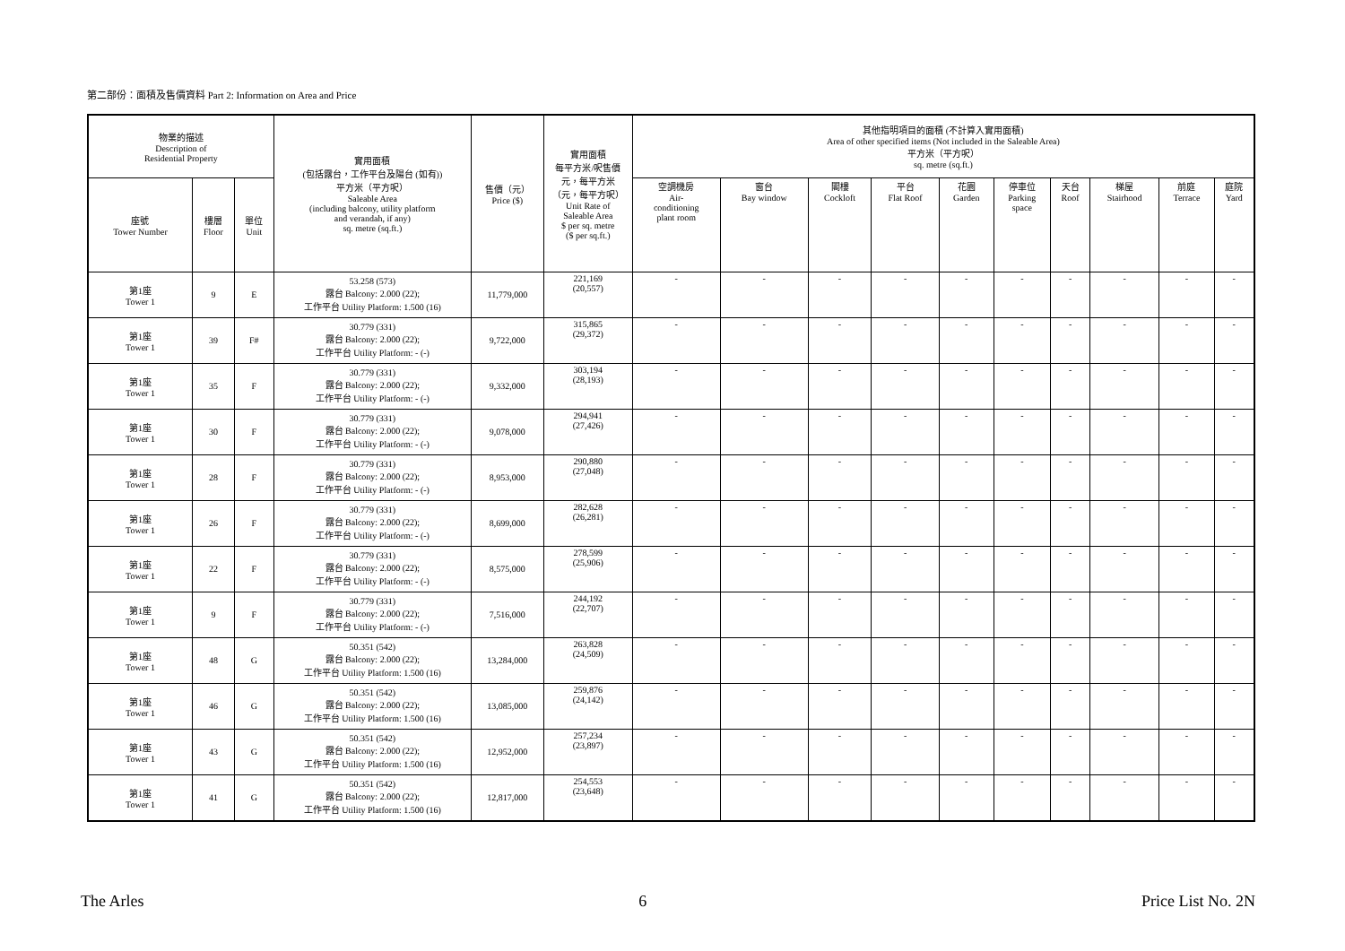第二部份：面積及售價資料 Part 2: Information on Area and Price
| 物業的描述 Description of Residential Property | | | 實用面積 (包括露台，工作平台及陽台 (如有)) 平方米（平方呎） Saleable Area (including balcony, utility platform and verandah, if any) sq. metre (sq.ft.) | 售價（元） Price ($) | 實用面積 每平方米/呎售價 元，每平方米 （元，每平方呎） Unit Rate of Saleable Area $ per sq. metre ($ per sq.ft.) | 其他指明項目的面積 (不計算入實用面積) Area of other specified items (Not included in the Saleable Area) 平方米（平方呎） sq. metre (sq.ft.) | | | | | | | | | |
| --- | --- | --- | --- | --- | --- | --- | --- | --- | --- | --- | --- | --- | --- | --- | --- |
| 座號 Tower Number | 樓層 Floor | 單位 Unit | | | | 空調機房 Air- conditioning plant room | 窗台 Bay window | 閣樓 Cockloft | 平台 Flat Roof | 花園 Garden | 停車位 Parking space | 天台 Roof | 梯屋 Stairhood | 前庭 Terrace | 庭院 Yard |
| 第1座 Tower 1 | 9 | E | 53.258 (573) 露台 Balcony: 2.000 (22); 工作平台 Utility Platform: 1.500 (16) | 11,779,000 | 221,169 (20,557) | - | - | - | - | - | - | - | - | - | - |
| 第1座 Tower 1 | 39 | F# | 30.779 (331) 露台 Balcony: 2.000 (22); 工作平台 Utility Platform: - (-) | 9,722,000 | 315,865 (29,372) | - | - | - | - | - | - | - | - | - | - |
| 第1座 Tower 1 | 35 | F | 30.779 (331) 露台 Balcony: 2.000 (22); 工作平台 Utility Platform: - (-) | 9,332,000 | 303,194 (28,193) | - | - | - | - | - | - | - | - | - | - |
| 第1座 Tower 1 | 30 | F | 30.779 (331) 露台 Balcony: 2.000 (22); 工作平台 Utility Platform: - (-) | 9,078,000 | 294,941 (27,426) | - | - | - | - | - | - | - | - | - | - |
| 第1座 Tower 1 | 28 | F | 30.779 (331) 露台 Balcony: 2.000 (22); 工作平台 Utility Platform: - (-) | 8,953,000 | 290,880 (27,048) | - | - | - | - | - | - | - | - | - | - |
| 第1座 Tower 1 | 26 | F | 30.779 (331) 露台 Balcony: 2.000 (22); 工作平台 Utility Platform: - (-) | 8,699,000 | 282,628 (26,281) | - | - | - | - | - | - | - | - | - | - |
| 第1座 Tower 1 | 22 | F | 30.779 (331) 露台 Balcony: 2.000 (22); 工作平台 Utility Platform: - (-) | 8,575,000 | 278,599 (25,906) | - | - | - | - | - | - | - | - | - | - |
| 第1座 Tower 1 | 9 | F | 30.779 (331) 露台 Balcony: 2.000 (22); 工作平台 Utility Platform: - (-) | 7,516,000 | 244,192 (22,707) | - | - | - | - | - | - | - | - | - | - |
| 第1座 Tower 1 | 48 | G | 50.351 (542) 露台 Balcony: 2.000 (22); 工作平台 Utility Platform: 1.500 (16) | 13,284,000 | 263,828 (24,509) | - | - | - | - | - | - | - | - | - | - |
| 第1座 Tower 1 | 46 | G | 50.351 (542) 露台 Balcony: 2.000 (22); 工作平台 Utility Platform: 1.500 (16) | 13,085,000 | 259,876 (24,142) | - | - | - | - | - | - | - | - | - | - |
| 第1座 Tower 1 | 43 | G | 50.351 (542) 露台 Balcony: 2.000 (22); 工作平台 Utility Platform: 1.500 (16) | 12,952,000 | 257,234 (23,897) | - | - | - | - | - | - | - | - | - | - |
| 第1座 Tower 1 | 41 | G | 50.351 (542) 露台 Balcony: 2.000 (22); 工作平台 Utility Platform: 1.500 (16) | 12,817,000 | 254,553 (23,648) | - | - | - | - | - | - | - | - | - | - |
The Arles 6 Price List No. 2N